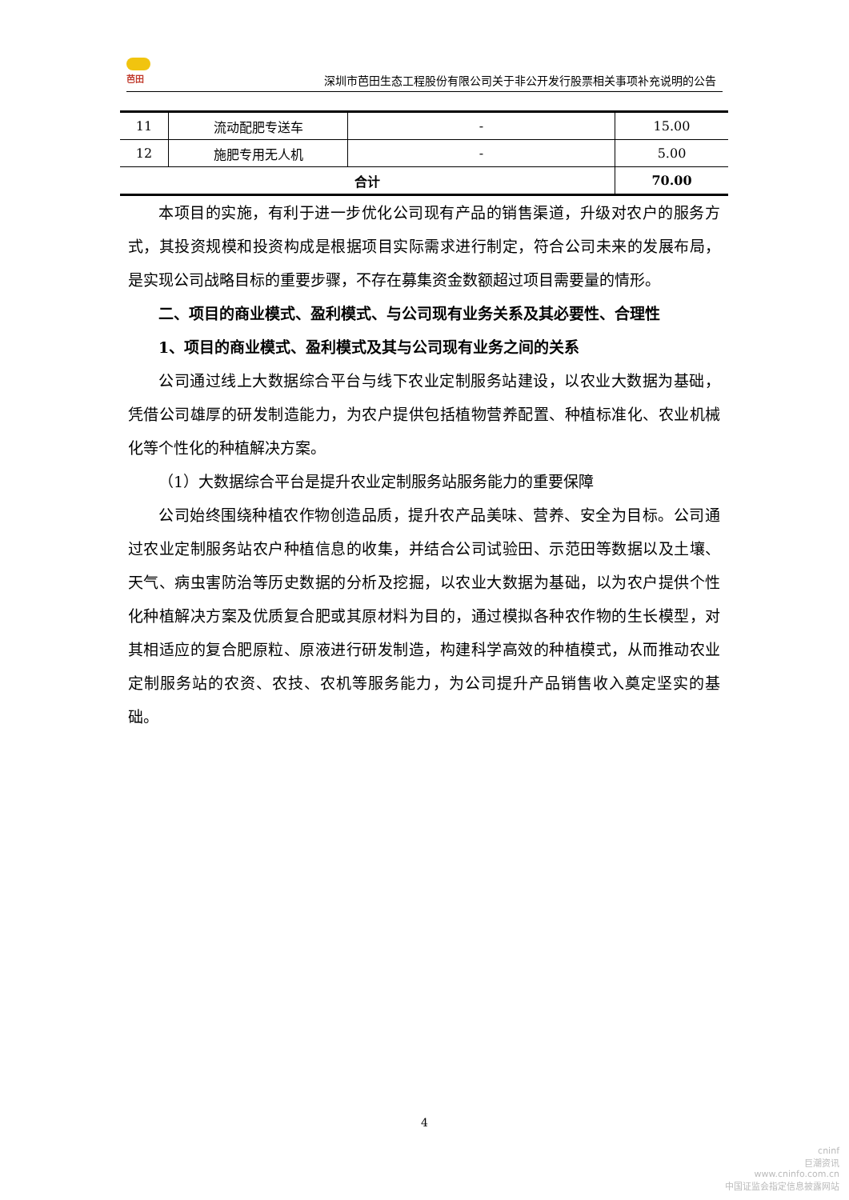芭田
深圳市芭田生态工程股份有限公司关于非公开发行股票相关事项补充说明的公告
| 11 | 流动配肥专送车 | - | 15.00 |
| 12 | 施肥专用无人机 | - | 5.00 |
| 合计 | | | 70.00 |
本项目的实施，有利于进一步优化公司现有产品的销售渠道，升级对农户的服务方式，其投资规模和投资构成是根据项目实际需求进行制定，符合公司未来的发展布局，是实现公司战略目标的重要步骤，不存在募集资金数额超过项目需要量的情形。
二、项目的商业模式、盈利模式、与公司现有业务关系及其必要性、合理性
1、项目的商业模式、盈利模式及其与公司现有业务之间的关系
公司通过线上大数据综合平台与线下农业定制服务站建设，以农业大数据为基础，凭借公司雄厚的研发制造能力，为农户提供包括植物营养配置、种植标准化、农业机械化等个性化的种植解决方案。
（1）大数据综合平台是提升农业定制服务站服务能力的重要保障
公司始终围绕种植农作物创造品质，提升农产品美味、营养、安全为目标。公司通过农业定制服务站农户种植信息的收集，并结合公司试验田、示范田等数据以及土壤、天气、病虫害防治等历史数据的分析及挖掘，以农业大数据为基础，以为农户提供个性化种植解决方案及优质复合肥或其原材料为目的，通过模拟各种农作物的生长模型，对其相适应的复合肥原粒、原液进行研发制造，构建科学高效的种植模式，从而推动农业定制服务站的农资、农技、农机等服务能力，为公司提升产品销售收入奠定坚实的基础。
4
cninf
巨潮资讯
www.cninfo.com.cn
中国证监会指定信息披露网站